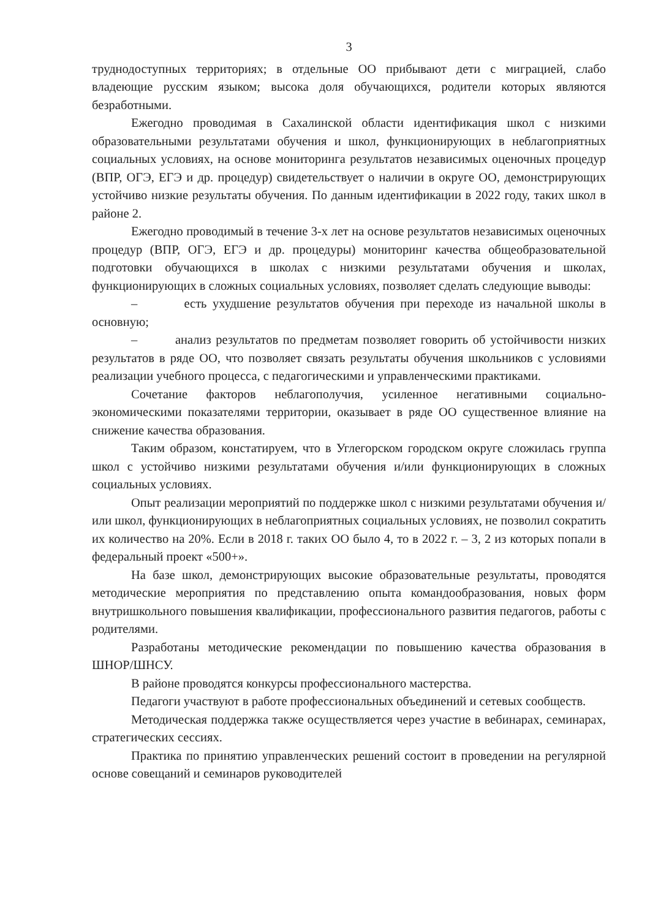3
труднодоступных территориях; в отдельные ОО прибывают дети с миграцией, слабо владеющие русским языком; высока доля обучающихся, родители которых являются безработными.
Ежегодно проводимая в Сахалинской области идентификация школ с низкими образовательными результатами обучения и школ, функционирующих в неблагоприятных социальных условиях, на основе мониторинга результатов независимых оценочных процедур (ВПР, ОГЭ, ЕГЭ и др. процедур) свидетельствует о наличии в округе ОО, демонстрирующих устойчиво низкие результаты обучения. По данным идентификации в 2022 году, таких школ в районе 2.
Ежегодно проводимый в течение 3-х лет на основе результатов независимых оценочных процедур (ВПР, ОГЭ, ЕГЭ и др. процедуры) мониторинг качества общеобразовательной подготовки обучающихся в школах с низкими результатами обучения и школах, функционирующих в сложных социальных условиях, позволяет сделать следующие выводы:
– есть ухудшение результатов обучения при переходе из начальной школы в основную;
– анализ результатов по предметам позволяет говорить об устойчивости низких результатов в ряде ОО, что позволяет связать результаты обучения школьников с условиями реализации учебного процесса, с педагогическими и управленческими практиками.
Сочетание факторов неблагополучия, усиленное негативными социально-экономическими показателями территории, оказывает в ряде ОО существенное влияние на снижение качества образования.
Таким образом, констатируем, что в Углегорском городском округе сложилась группа школ с устойчиво низкими результатами обучения и/или функционирующих в сложных социальных условиях.
Опыт реализации мероприятий по поддержке школ с низкими результатами обучения и/или школ, функционирующих в неблагоприятных социальных условиях, не позволил сократить их количество на 20%. Если в 2018 г. таких ОО было 4, то в 2022 г. – 3, 2 из которых попали в федеральный проект «500+».
На базе школ, демонстрирующих высокие образовательные результаты, проводятся методические мероприятия по представлению опыта командообразования, новых форм внутришкольного повышения квалификации, профессионального развития педагогов, работы с родителями.
Разработаны методические рекомендации по повышению качества образования в ШНОР/ШНСУ.
В районе проводятся конкурсы профессионального мастерства.
Педагоги участвуют в работе профессиональных объединений и сетевых сообществ.
Методическая поддержка также осуществляется через участие в вебинарах, семинарах, стратегических сессиях.
Практика по принятию управленческих решений состоит в проведении на регулярной основе совещаний и семинаров руководителей